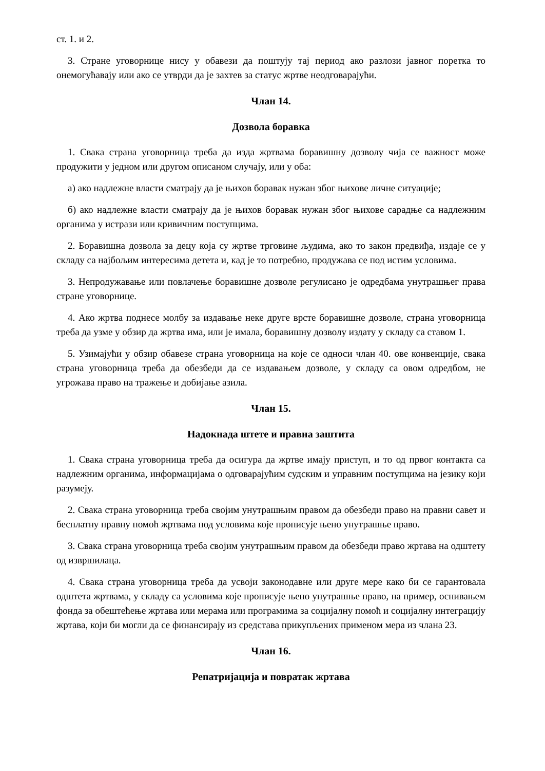ст. 1. и 2.
3. Стране уговорнице нису у обавези да поштују тај период ако разлози јавног поретка то онемогућавају или ако се утврди да је захтев за статус жртве неодговарајући.
Члан 14.
Дозвола боравка
1. Свака страна уговорница треба да изда жртвама боравишну дозволу чија се важност може продужити у једном или другом описаном случају, или у оба:
а) ако надлежне власти сматрају да је њихов боравак нужан због њихове личне ситуације;
б) ако надлежне власти сматрају да је њихов боравак нужан због њихове сарадње са надлежним органима у истрази или кривичним поступцима.
2. Боравишна дозвола за децу која су жртве трговине људима, ако то закон предвиђа, издаје се у складу са најбољим интересима детета и, кад је то потребно, продужава се под истим условима.
3. Непродужавање или повлачење боравишне дозволе регулисано је одредбама унутрашњег права стране уговорнице.
4. Ако жртва поднесе молбу за издавање неке друге врсте боравишне дозволе, страна уговорница треба да узме у обзир да жртва има, или је имала, боравишну дозволу издату у складу са ставом 1.
5. Узимајући у обзир обавезе страна уговорница на које се односи члан 40. ове конвенције, свака страна уговорница треба да обезбеди да се издавањем дозволе, у складу са овом одредбом, не угрожава право на тражење и добијање азила.
Члан 15.
Надокнада штете и правна заштита
1. Свака страна уговорница треба да осигура да жртве имају приступ, и то од првог контакта са надлежним органима, информацијама о одговарајућим судским и управним поступцима на језику који разумеју.
2. Свака страна уговорница треба својим унутрашњим правом да обезбеди право на правни савет и бесплатну правну помоћ жртвама под условима које прописује њено унутрашње право.
3. Свака страна уговорница треба својим унутрашњим правом да обезбеди право жртава на одштету од извршилаца.
4. Свака страна уговорница треба да усвоји законодавне или друге мере како би се гарантовала одштета жртвама, у складу са условима које прописује њено унутрашње право, на пример, оснивањем фонда за обештећење жртава или мерама или програмима за социјалну помоћ и социјалну интеграцију жртава, који би могли да се финансирају из средстава прикупљених применом мера из члана 23.
Члан 16.
Репатријација и повратак жртава